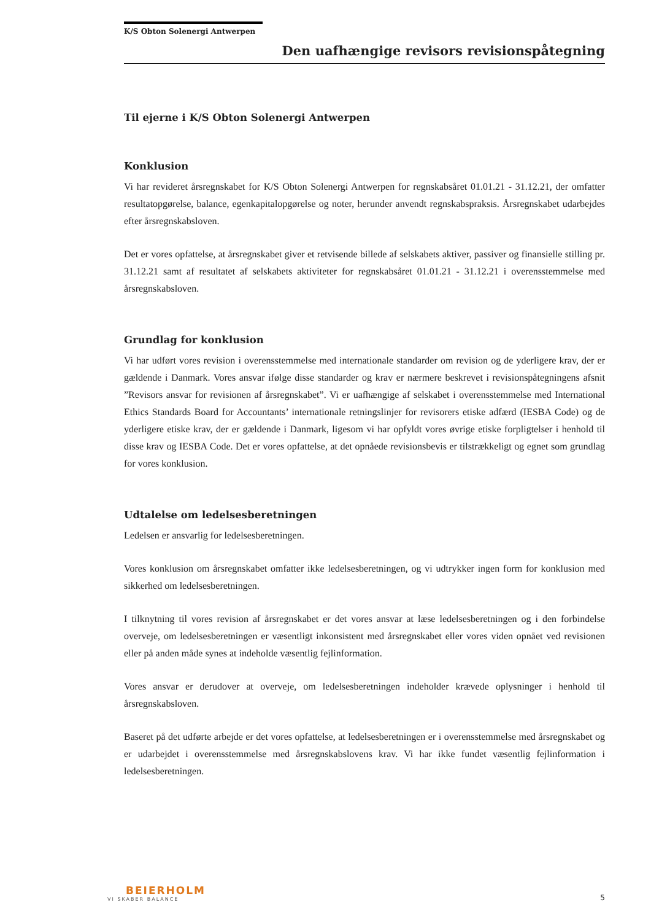K/S Obton Solenergi Antwerpen
Den uafhængige revisors revisionspåtegning
Til ejerne i K/S Obton Solenergi Antwerpen
Konklusion
Vi har revideret årsregnskabet for K/S Obton Solenergi Antwerpen for regnskabsåret 01.01.21 - 31.12.21, der omfatter resultatopgørelse, balance, egenkapitalopgørelse og noter, herunder anvendt regnskabspraksis. Årsregnskabet udarbejdes efter årsregnskabsloven.
Det er vores opfattelse, at årsregnskabet giver et retvisende billede af selskabets aktiver, passiver og finansielle stilling pr. 31.12.21 samt af resultatet af selskabets aktiviteter for regnskabsåret 01.01.21 - 31.12.21 i overensstemmelse med årsregnskabsloven.
Grundlag for konklusion
Vi har udført vores revision i overensstemmelse med internationale standarder om revision og de yderligere krav, der er gældende i Danmark. Vores ansvar ifølge disse standarder og krav er nærmere beskrevet i revisionspåtegningens afsnit ”Revisors ansvar for revisionen af årsregnskabet”. Vi er uafhængige af selskabet i overensstemmelse med International Ethics Standards Board for Accountants’ internationale retningslinjer for revisorers etiske adfærd (IESBA Code) og de yderligere etiske krav, der er gældende i Danmark, ligesom vi har opfyldt vores øvrige etiske forpligtelser i henhold til disse krav og IESBA Code. Det er vores opfattelse, at det opnåede revisionsbevis er tilstrækkeligt og egnet som grundlag for vores konklusion.
Udtalelse om ledelsesberetningen
Ledelsen er ansvarlig for ledelsesberetningen.
Vores konklusion om årsregnskabet omfatter ikke ledelsesberetningen, og vi udtrykker ingen form for konklusion med sikkerhed om ledelsesberetningen.
I tilknytning til vores revision af årsregnskabet er det vores ansvar at læse ledelsesberetningen og i den forbindelse overveje, om ledelsesberetningen er væsentligt inkonsistent med årsregnskabet eller vores viden opnået ved revisionen eller på anden måde synes at indeholde væsentlig fejlinformation.
Vores ansvar er derudover at overveje, om ledelsesberetningen indeholder krævede oplysninger i henhold til årsregnskabsloven.
Baseret på det udførte arbejde er det vores opfattelse, at ledelsesberetningen er i overensstemmelse med årsregnskabet og er udarbejdet i overensstemmelse med årsregnskabslovens krav. Vi har ikke fundet væsentlig fejlinformation i ledelsesberetningen.
BEIERHOLM
VI SKABER BALANCE
5